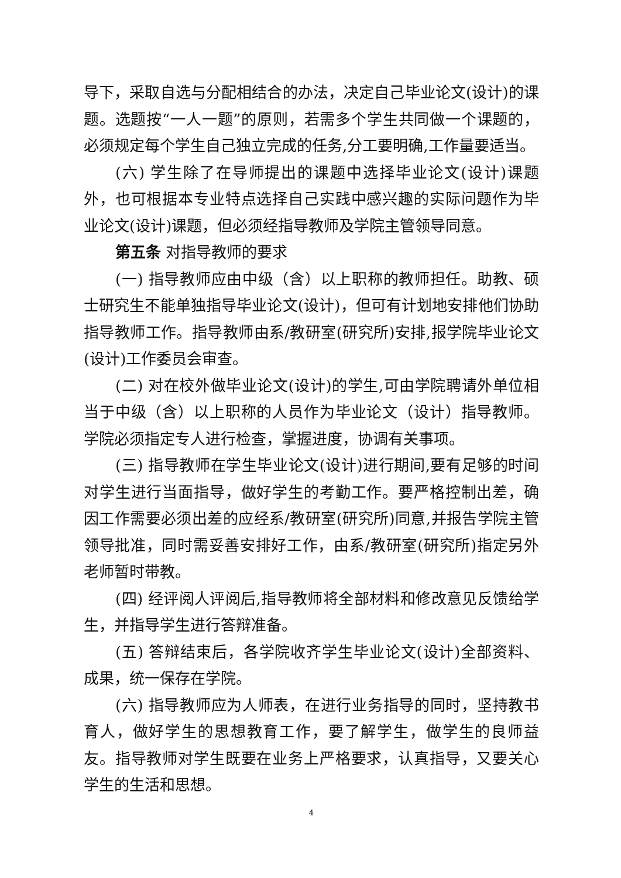导下，采取自选与分配相结合的办法，决定自己毕业论文(设计)的课题。选题按“一人一题”的原则，若需多个学生共同做一个课题的，必须规定每个学生自己独立完成的任务,分工要明确,工作量要适当。
(六) 学生除了在导师提出的课题中选择毕业论文(设计)课题外，也可根据本专业特点选择自己实践中感兴趣的实际问题作为毕业论文(设计)课题，但必须经指导教师及学院主管领导同意。
第五条 对指导教师的要求
(一) 指导教师应由中级（含）以上职称的教师担任。助教、硕士研究生不能单独指导毕业论文(设计)，但可有计划地安排他们协助指导教师工作。指导教师由系/教研室(研究所)安排,报学院毕业论文(设计)工作委员会审查。
(二) 对在校外做毕业论文(设计)的学生,可由学院聘请外单位相当于中级（含）以上职称的人员作为毕业论文（设计）指导教师。学院必须指定专人进行检查，掌握进度，协调有关事项。
(三) 指导教师在学生毕业论文(设计)进行期间,要有足够的时间对学生进行当面指导，做好学生的考勤工作。要严格控制出差，确因工作需要必须出差的应经系/教研室(研究所)同意,并报告学院主管领导批准，同时需妥善安排好工作，由系/教研室(研究所)指定另外老师暂时带教。
(四) 经评阅人评阅后,指导教师将全部材料和修改意见反馈给学生，并指导学生进行答辩准备。
(五) 答辩结束后，各学院收齐学生毕业论文(设计)全部资料、成果，统一保存在学院。
(六) 指导教师应为人师表，在进行业务指导的同时，坚持教书育人，做好学生的思想教育工作，要了解学生，做学生的良师益友。指导教师对学生既要在业务上严格要求，认真指导，又要关心学生的生活和思想。
4